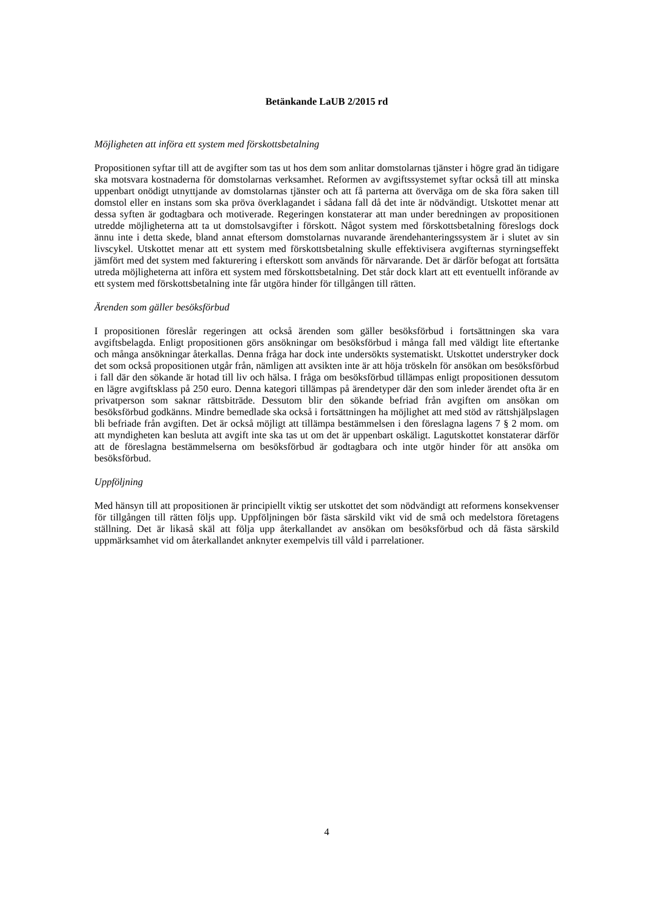Betänkande LaUB 2/2015 rd
Möjligheten att införa ett system med förskottsbetalning
Propositionen syftar till att de avgifter som tas ut hos dem som anlitar domstolarnas tjänster i högre grad än tidigare ska motsvara kostnaderna för domstolarnas verksamhet. Reformen av avgiftssystemet syftar också till att minska uppenbart onödigt utnyttjande av domstolarnas tjänster och att få parterna att överväga om de ska föra saken till domstol eller en instans som ska pröva överklagandet i sådana fall då det inte är nödvändigt. Utskottet menar att dessa syften är godtagbara och motiverade. Regeringen konstaterar att man under beredningen av propositionen utredde möjligheterna att ta ut domstolsavgifter i förskott. Något system med förskottsbetalning föreslogs dock ännu inte i detta skede, bland annat eftersom domstolarnas nuvarande ärendehanteringssystem är i slutet av sin livscykel. Utskottet menar att ett system med förskottsbetalning skulle effektivisera avgifternas styrningseffekt jämfört med det system med fakturering i efterskott som används för närvarande. Det är därför befogat att fortsätta utreda möjligheterna att införa ett system med förskottsbetalning. Det står dock klart att ett eventuellt införande av ett system med förskottsbetalning inte får utgöra hinder för tillgången till rätten.
Ärenden som gäller besöksförbud
I propositionen föreslår regeringen att också ärenden som gäller besöksförbud i fortsättningen ska vara avgiftsbelagda. Enligt propositionen görs ansökningar om besöksförbud i många fall med väldigt lite eftertanke och många ansökningar återkallas. Denna fråga har dock inte undersökts systematiskt. Utskottet understryker dock det som också propositionen utgår från, nämligen att avsikten inte är att höja tröskeln för ansökan om besöksförbud i fall där den sökande är hotad till liv och hälsa. I fråga om besöksförbud tillämpas enligt propositionen dessutom en lägre avgiftsklass på 250 euro. Denna kategori tillämpas på ärendetyper där den som inleder ärendet ofta är en privatperson som saknar rättsbiträde. Dessutom blir den sökande befriad från avgiften om ansökan om besöksförbud godkänns. Mindre bemedlade ska också i fortsättningen ha möjlighet att med stöd av rättshjälpslagen bli befriade från avgiften. Det är också möjligt att tillämpa bestämmelsen i den föreslagna lagens 7 § 2 mom. om att myndigheten kan besluta att avgift inte ska tas ut om det är uppenbart oskäligt. Lagutskottet konstaterar därför att de föreslagna bestämmelserna om besöksförbud är godtagbara och inte utgör hinder för att ansöka om besöksförbud.
Uppföljning
Med hänsyn till att propositionen är principiellt viktig ser utskottet det som nödvändigt att reformens konsekvenser för tillgången till rätten följs upp. Uppföljningen bör fästa särskild vikt vid de små och medelstora företagens ställning. Det är likaså skäl att följa upp återkallandet av ansökan om besöksförbud och då fästa särskild uppmärksamhet vid om återkallandet anknyter exempelvis till våld i parrelationer.
4